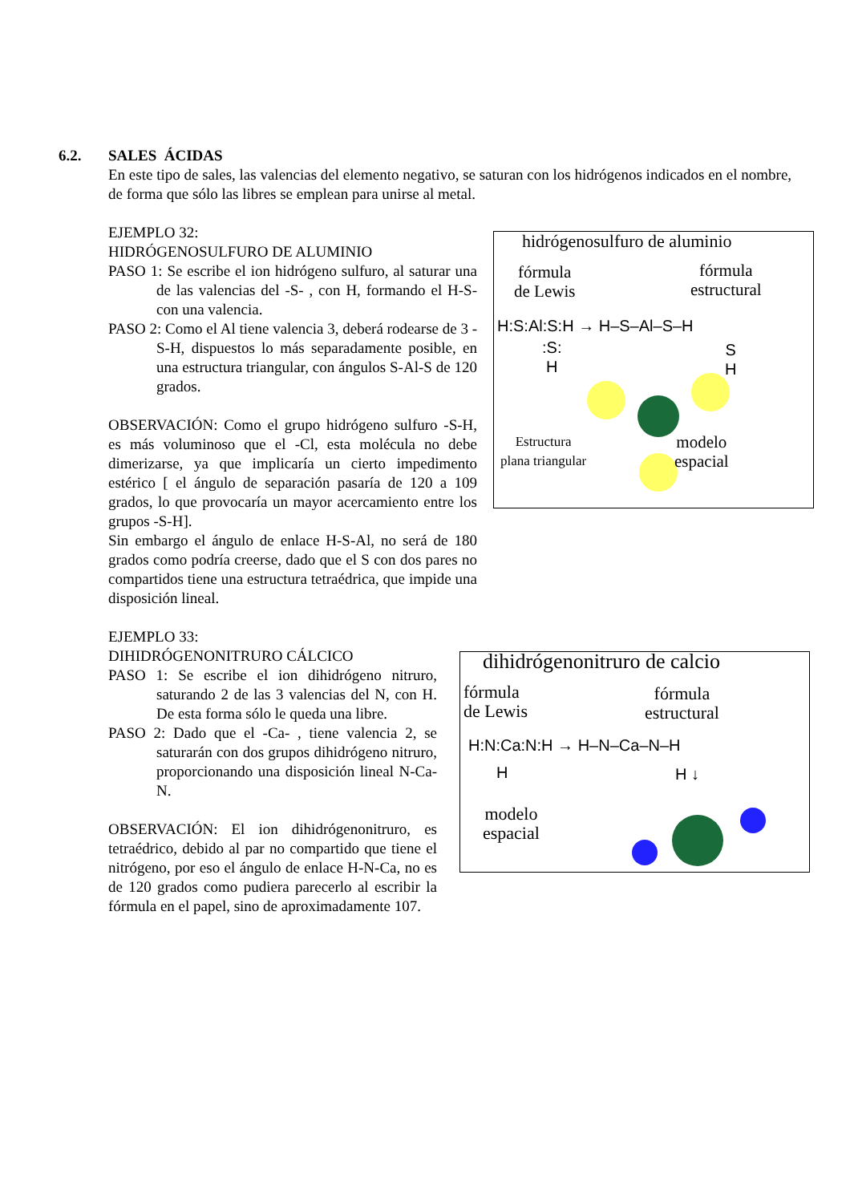6.2. SALES ÁCIDAS
En este tipo de sales, las valencias del elemento negativo, se saturan con los hidrógenos indicados en el nombre, de forma que sólo las libres se emplean para unirse al metal.
EJEMPLO 32:
HIDRÓGENOSULFURO DE ALUMINIO
PASO 1: Se escribe el ion hidrógeno sulfuro, al saturar una de las valencias del -S- , con H, formando el H-S- con una valencia.
PASO 2: Como el Al tiene valencia 3, deberá rodearse de 3 -S-H, dispuestos lo más separadamente posible, en una estructura triangular, con ángulos S-Al-S de 120 grados.
OBSERVACIÓN: Como el grupo hidrógeno sulfuro -S-H, es más voluminoso que el -Cl, esta molécula no debe dimerizarse, ya que implicaría un cierto impedimento estérico [ el ángulo de separación pasaría de 120 a 109 grados, lo que provocaría un mayor acercamiento entre los grupos -S-H].
Sin embargo el ángulo de enlace H-S-Al, no será de 180 grados como podría creerse, dado que el S con dos pares no compartidos tiene una estructura tetraédrica, que impide una disposición lineal.
hidrógenosulfuro de aluminio
fórmula
de Lewis
fórmula
estructural
H:S:Al:S:H → H–S–Al–S–H
:S:
H
S
H
Estructura
plana triangular
modelo
espacial
EJEMPLO 33:
DIHIDRÓGENONITRURO CÁLCICO
PASO 1: Se escribe el ion dihidrógeno nitruro, saturando 2 de las 3 valencias del N, con H. De esta forma sólo le queda una libre.
PASO 2: Dado que el -Ca- , tiene valencia 2, se saturarán con dos grupos dihidrógeno nitruro, proporcionando una disposición lineal N-Ca-N.
OBSERVACIÓN: El ion dihidrógenonitruro, es tetraédrico, debido al par no compartido que tiene el nitrógeno, por eso el ángulo de enlace H-N-Ca, no es de 120 grados como pudiera parecerlo al escribir la fórmula en el papel, sino de aproximadamente 107.
dihidrógenonitruro de calcio
fórmula
de Lewis
fórmula
estructural
H:N:Ca:N:H → H–N–Ca–N–H
H H ↓
modelo
espacial